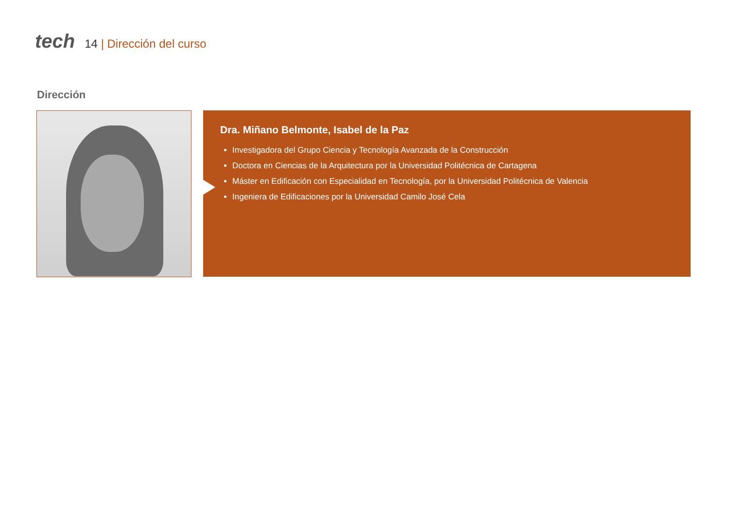tech
14 | Dirección del curso
Dirección
Dra. Miñano Belmonte, Isabel de la Paz
Investigadora del Grupo Ciencia y Tecnología Avanzada de la Construcción
Doctora en Ciencias de la Arquitectura por la Universidad Politécnica de Cartagena
Máster en Edificación con Especialidad en Tecnología, por la Universidad Politécnica de Valencia
Ingeniera de Edificaciones por la Universidad Camilo José Cela